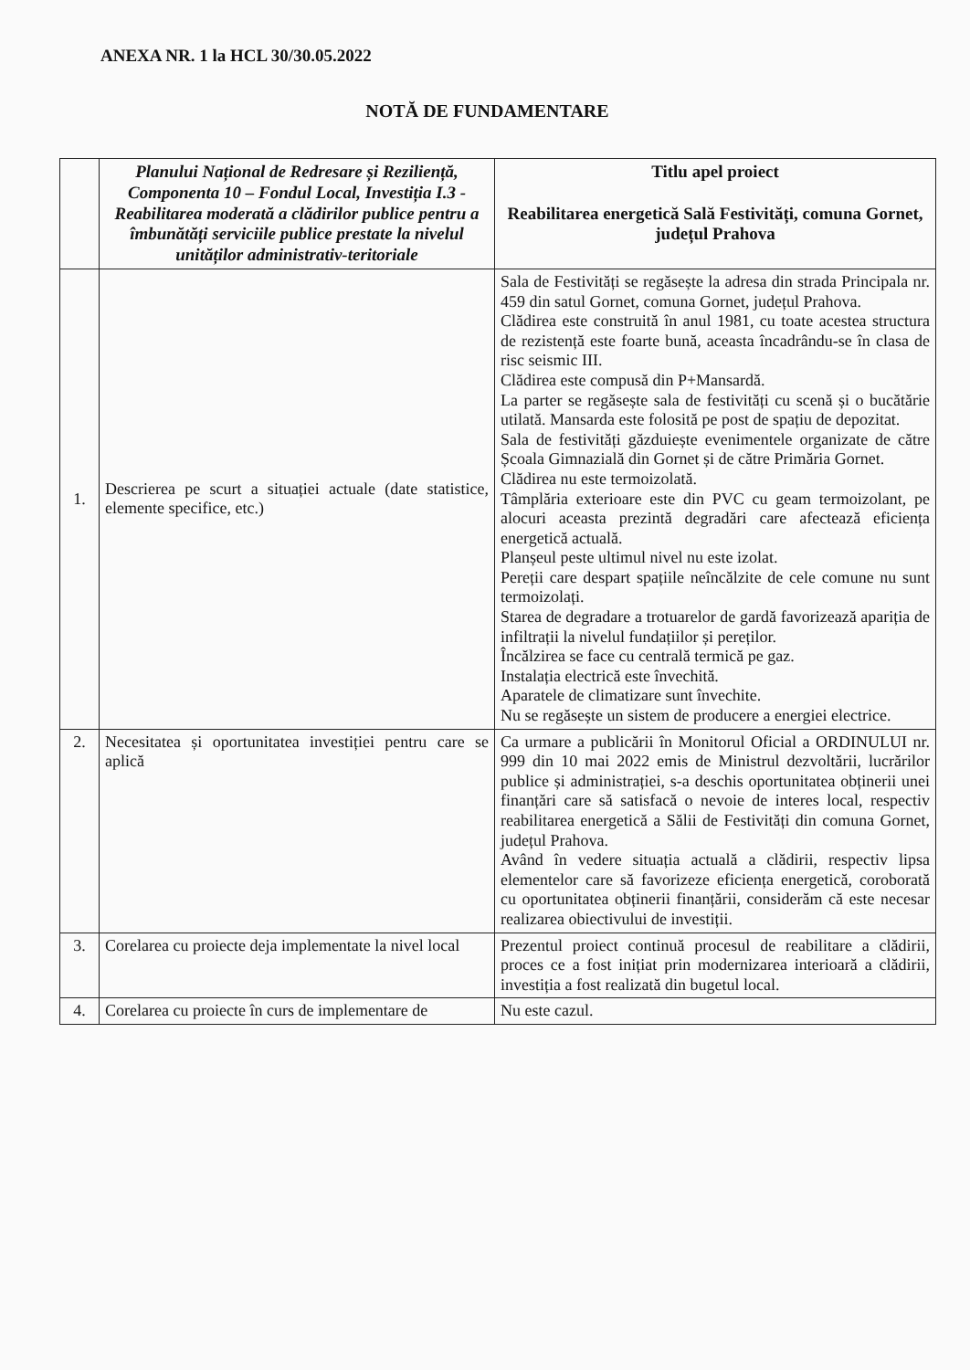ANEXA NR. 1 la HCL 30/30.05.2022
NOTĂ DE FUNDAMENTARE
| | Planului Național de Redresare și Reziliență, Componenta 10 – Fondul Local, Investiția I.3 - Reabilitarea moderată a clădirilor publice pentru a îmbunătăți serviciile publice prestate la nivelul unităților administrativ-teritoriale | Titlu apel proiect Reabilitarea energetică Sală Festivități, comuna Gornet, județul Prahova |
| --- | --- | --- |
| 1. | Descrierea pe scurt a situației actuale (date statistice, elemente specifice, etc.) | Sala de Festivități se regăsește la adresa din strada Principala nr. 459 din satul Gornet, comuna Gornet, județul Prahova. Clădirea este construită în anul 1981, cu toate acestea structura de rezistență este foarte bună, aceasta încadrându-se în clasa de risc seismic III. Clădirea este compusă din P+Mansardă. La parter se regăsește sala de festivități cu scenă și o bucătărie utilată. Mansarda este folosită pe post de spațiu de depozitat. Sala de festivități găzduiește evenimentele organizate de către Școala Gimnazială din Gornet și de către Primăria Gornet. Clădirea nu este termoizolată. Tâmplăria exterioare este din PVC cu geam termoizolant, pe alocuri aceasta prezintă degradări care afectează eficiența energetică actuală. Planșeul peste ultimul nivel nu este izolat. Pereții care despart spațiile neîncălzite de cele comune nu sunt termoizolați. Starea de degradare a trotuarelor de gardă favorizează apariția de infiltrații la nivelul fundațiilor și pereților. Încălzirea se face cu centrală termică pe gaz. Instalația electrică este învechită. Aparatele de climatizare sunt învechite. Nu se regăsește un sistem de producere a energiei electrice. |
| 2. | Necesitatea și oportunitatea investiției pentru care se aplică | Ca urmare a publicării în Monitorul Oficial a ORDINULUI nr. 999 din 10 mai 2022 emis de Ministrul dezvoltării, lucrărilor publice și administrației, s-a deschis oportunitatea obținerii unei finanțări care să satisfacă o nevoie de interes local, respectiv reabilitarea energetică a Sălii de Festivități din comuna Gornet, județul Prahova. Având în vedere situația actuală a clădirii, respectiv lipsa elementelor care să favorizeze eficiența energetică, coroborată cu oportunitatea obținerii finanțării, considerăm că este necesar realizarea obiectivului de investiții. |
| 3. | Corelarea cu proiecte deja implementate la nivel local | Prezentul proiect continuă procesul de reabilitare a clădirii, proces ce a fost inițiat prin modernizarea interioară a clădirii, investiția a fost realizată din bugetul local. |
| 4. | Corelarea cu proiecte în curs de implementare de | Nu este cazul. |